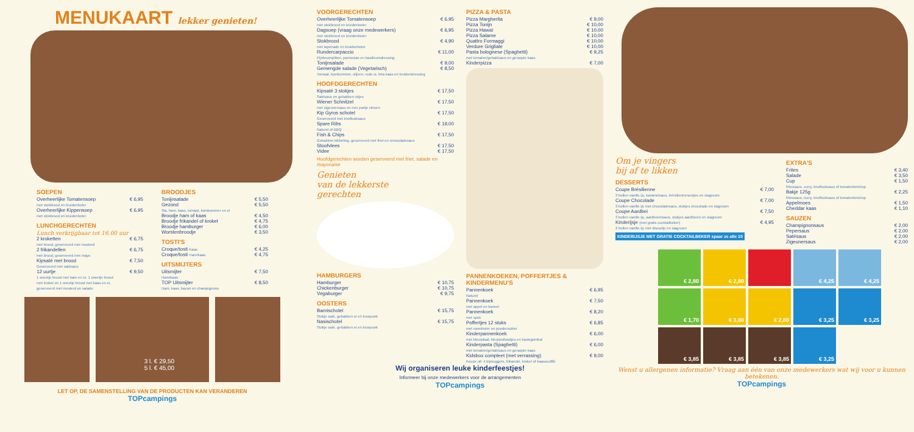MENUKAART lekker genieten!
SOEPEN
| Overheerlijke Tomatensoep met stokbrood en kruidenboter | € 6,95 |
| Overheerlijke Kippensoep met stokbrood en kruidenboter | € 6,95 |
LUNCHGERECHTEN
Lunch verkrijgbaar tot 16.00 uur
| 2 kroketten met brood, geserveerd met mosterd | € 6,75 |
| 2 frikandellen met brood, geserveerd met mayo | € 6,75 |
| Kipsaté met brood Geserveerd met satésaus | € 7,50 |
| 12 uurtje 1 sneetje brood met ham en ei, 1 sneetje brood met kroket en 1 sneetje brood met kaas en ei, geserveerd met mosterd en salade | € 9,50 |
BROODJES
| Tonijnsalade | € 5,50 |
| Gezond Sla, ham, kaas, tomaat, komkommer en ei | € 5,50 |
| Broodje ham of kaas | € 4,50 |
| Broodje frikandel of kroket | € 4,75 |
| Broodje hamburger | € 6,00 |
| Worstenbroodje | € 3,50 |
TOSTI'S
| Croque/tosti Kaas | € 4,25 |
| Croque/tosti Ham/kaas | € 4,75 |
UITSMIJTERS
| Uitsmijter Ham/kaas | € 7,50 |
| TOP Uitsmijter Ham, kaas, bacon en champignons | € 8,50 |
3 l. € 29,50
5 l. € 45,00
LET OP, DE SAMENSTELLING VAN DE PRODUCTEN KAN VERANDEREN
TOPcampings
VOORGERECHTEN
| Overheerlijke Tomatensoep met stokbrood en kruidenboter | € 6,95 |
| Dagsoep (vraag onze medewerkers) met stokbrood en kruidenboter | € 6,95 |
| Stokbrood met tapenade en kruidenboter | € 4,90 |
| Rundercarpaccio Pijnboompitten, parmezan en basilicumdressing | € 11,00 |
| Tonijnsalade | € 9,00 |
| Gemengde salade (Vegetarisch) Tomaat, komkommer, olijven, rode ui, feta kaas en kruidendressing | € 8,50 |
HOOFDGERECHTEN
| Kipsaté 3 stokjes Satésaus en gebakken uitjes | € 17,50 |
| Wiener Schnitzel met zigeunersaus en een partje citroen | € 17,50 |
| Kip Gyros schotel Geserveerd met knoflooksaus | € 17,50 |
| Spare Ribs Naturel of BBQ | € 19,00 |
| Fish & Chips Gebakken kibbeling, geserveerd met friet en remouladesaus | € 17,50 |
| Stoofvlees | € 17,50 |
| Videe | € 17,50 |
Hoofdgerechten worden geserveerd met friet, salade en mayonaise
Genieten
van de lekkerste
gerechten
HAMBURGERS
| Hamburger | € 10,75 |
| Chickenburger | € 10,75 |
| Vegaburger | € 9,75 |
OOSTERS
| Bamischotel Stokje saté, gebakken ei en kroepoek | € 15,75 |
| Nasischotel Stokje saté, gebakken ei en kroepoek | € 15,75 |
PIZZA & PASTA
| Pizza Margherita | € 9,00 |
| Pizza Tonijn | € 10,00 |
| Pizza Hawaï | € 10,00 |
| Pizza Salame | € 10,00 |
| Quattro Formaggi | € 10,00 |
| Verdure Grigliate | € 10,00 |
| Pasta bolognese (Spaghetti) met tomaten/gehaktsaus en geraspte kaas | € 9,25 |
| Kinderpizza | € 7,00 |
PANNENKOEKEN, POFFERTJES & KINDERMENU'S
| Pannenkoek Naturel | € 6,95 |
| Pannenkoek met appel en kaneel | € 7,50 |
| Pannenkoek met spek | € 8,20 |
| Poffertjes 12 stuks met roomboter en poedersuiker | € 6,85 |
| Kinderpannenkoek met kleurplaat, kleurpotloodjes en kauwgombal | € 6,00 |
| Kinderpasta (Spaghetti) met tomaten/gehaktsaus en geraspte kaas | € 6,00 |
| Kidsbox compleet (met verrassing) Keuze uit: 4 kipnuggets, frikandel, kroket of kaassoufflé | € 9,00 |
Wij organiseren leuke kinderfeestjes!
Informeer bij onze medewerkers voor de arrangementen
TOPcampings
Om je vingers
bij af te likken
DESSERTS
| Coupe Brésilienne 3 bollen vanille ijs, karamelsaus, brésiliennenootjes en slagroom | € 7,00 |
| Coupe Chocolade 3 bollen vanille ijs met chocoladesaus, stukjes chocolade en slagroom | € 7,00 |
| Coupe Aardbei 3 bollen vanille ijs, aardbeiensaus, stukjes aardbeien en slagroom | € 7,50 |
| Kinderijsje (met gratis cocktailbeker) 2 bollen vanille ijs met discodip en slagroom | € 4,95 |
KINDERIJSJE MET GRATIS COCKTAILBEKER spaar ze alle 10
EXTRA'S
| Frites | € 3,40 |
| Salade | € 3,50 |
| Cup fritessaus, curry, knoflooksaus of tomatenketchup | € 1,50 |
| Bakje 125g fritessaus, curry, knoflooksaus of tomatenketchup | € 2,25 |
| Appelmoes | € 1,50 |
| Cheddar kaas | € 1,10 |
SAUZEN
| Champignonsaus | € 2,00 |
| Pepersaus | € 2,00 |
| Satésaus | € 2,00 |
| Zigeunersaus | € 2,00 |
€ 2,80
€ 2,80
€ 4,25
€ 4,25
€ 1,70
€ 3,00
€ 2,80
€ 3,25
€ 3,25
€ 3,85
€ 3,85
€ 3,85
€ 3,25
Wenst u allergenen informatie? Vraag aan één van onze medewerkers wat wij voor u kunnen betekenen.
TOPcampings